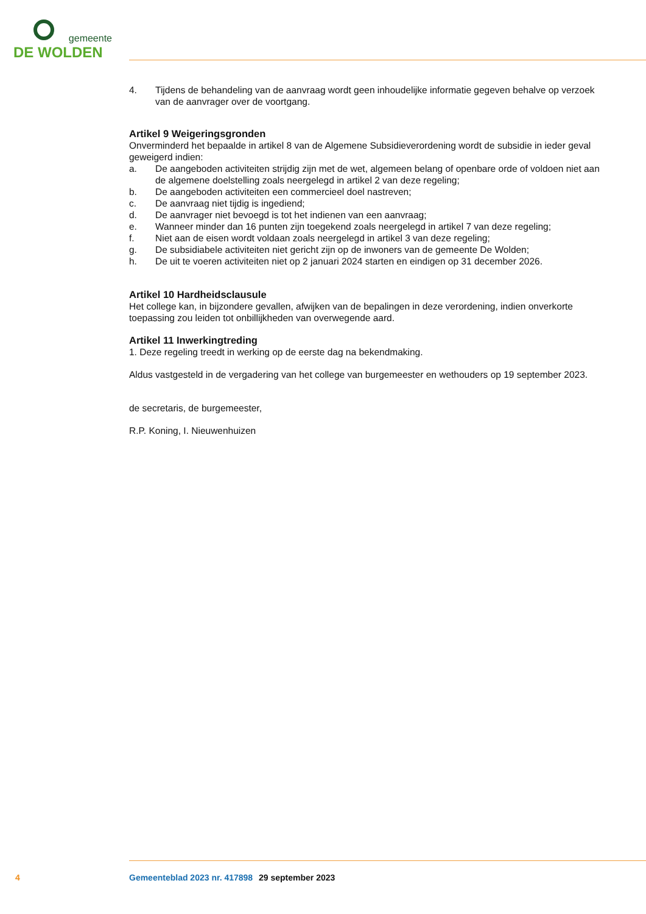gemeente
DE WOLDEN
4. Tijdens de behandeling van de aanvraag wordt geen inhoudelijke informatie gegeven behalve op verzoek van de aanvrager over de voortgang.
Artikel 9 Weigeringsgronden
Onverminderd het bepaalde in artikel 8 van de Algemene Subsidieverordening wordt de subsidie in ieder geval geweigerd indien:
a. De aangeboden activiteiten strijdig zijn met de wet, algemeen belang of openbare orde of voldoen niet aan de algemene doelstelling zoals neergelegd in artikel 2 van deze regeling;
b. De aangeboden activiteiten een commercieel doel nastreven;
c. De aanvraag niet tijdig is ingediend;
d. De aanvrager niet bevoegd is tot het indienen van een aanvraag;
e. Wanneer minder dan 16 punten zijn toegekend zoals neergelegd in artikel 7 van deze regeling;
f. Niet aan de eisen wordt voldaan zoals neergelegd in artikel 3 van deze regeling;
g. De subsidiabele activiteiten niet gericht zijn op de inwoners van de gemeente De Wolden;
h. De uit te voeren activiteiten niet op 2 januari 2024 starten en eindigen op 31 december 2026.
Artikel 10 Hardheidsclausule
Het college kan, in bijzondere gevallen, afwijken van de bepalingen in deze verordening, indien onverkorte toepassing zou leiden tot onbillijkheden van overwegende aard.
Artikel 11 Inwerkingtreding
1. Deze regeling treedt in werking op de eerste dag na bekendmaking.
Aldus vastgesteld in de vergadering van het college van burgemeester en wethouders op 19 september 2023.
de secretaris, de burgemeester,
R.P. Koning, I. Nieuwenhuizen
4 Gemeenteblad 2023 nr. 417898 29 september 2023